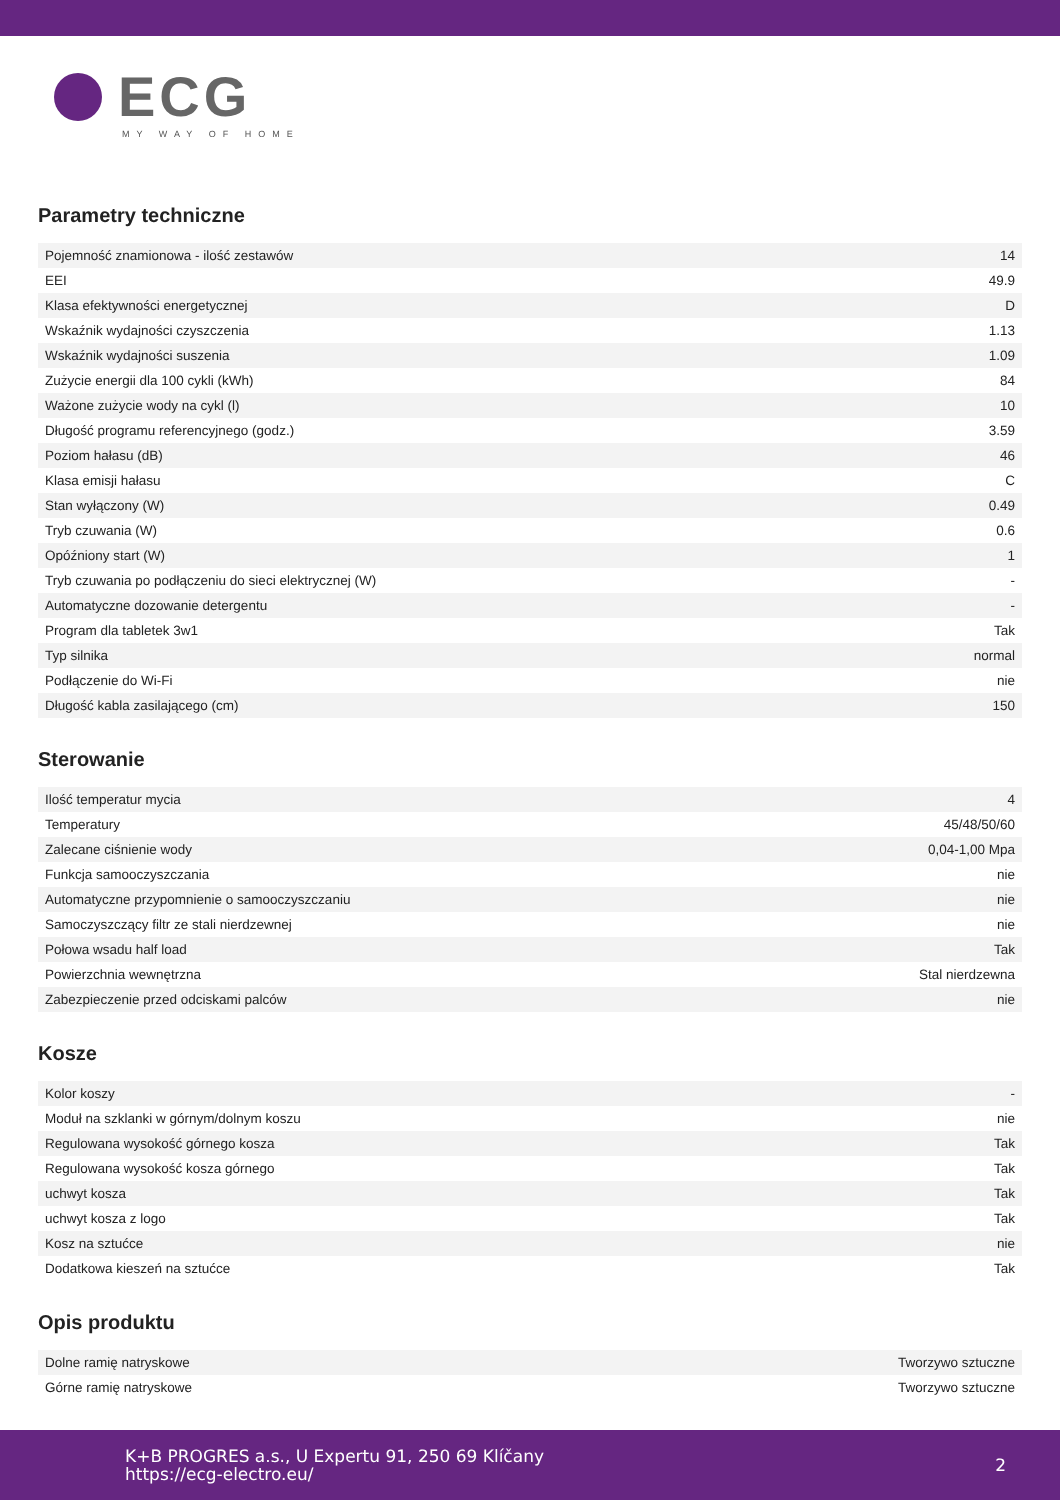ECG
MY WAY OF HOME
Parametry techniczne
| Pojemność znamionowa - ilość zestawów | 14 |
| EEI | 49.9 |
| Klasa efektywności energetycznej | D |
| Wskaźnik wydajności czyszczenia | 1.13 |
| Wskaźnik wydajności suszenia | 1.09 |
| Zużycie energii dla 100 cykli (kWh) | 84 |
| Ważone zużycie wody na cykl (l) | 10 |
| Długość programu referencyjnego (godz.) | 3.59 |
| Poziom hałasu (dB) | 46 |
| Klasa emisji hałasu | C |
| Stan wyłączony (W) | 0.49 |
| Tryb czuwania (W) | 0.6 |
| Opóźniony start (W) | 1 |
| Tryb czuwania po podłączeniu do sieci elektrycznej (W) | - |
| Automatyczne dozowanie detergentu | - |
| Program dla tabletek 3w1 | Tak |
| Typ silnika | normal |
| Podłączenie do Wi-Fi | nie |
| Długość kabla zasilającego (cm) | 150 |
Sterowanie
| Ilość temperatur mycia | 4 |
| Temperatury | 45/48/50/60 |
| Zalecane ciśnienie wody | 0,04-1,00 Mpa |
| Funkcja samooczyszczania | nie |
| Automatyczne przypomnienie o samooczyszczaniu | nie |
| Samoczyszczący filtr ze stali nierdzewnej | nie |
| Połowa wsadu half load | Tak |
| Powierzchnia wewnętrzna | Stal nierdzewna |
| Zabezpieczenie przed odciskami palców | nie |
Kosze
| Kolor koszy | - |
| Moduł na szklanki w górnym/dolnym koszu | nie |
| Regulowana wysokość górnego kosza | Tak |
| Regulowana wysokość kosza górnego | Tak |
| uchwyt kosza | Tak |
| uchwyt kosza z logo | Tak |
| Kosz na sztućce | nie |
| Dodatkowa kieszeń na sztućce | Tak |
Opis produktu
| Dolne ramię natryskowe | Tworzywo sztuczne |
| Górne ramię natryskowe | Tworzywo sztuczne |
K+B PROGRES a.s., U Expertu 91, 250 69 Klíčany
https://ecg-electro.eu/
2